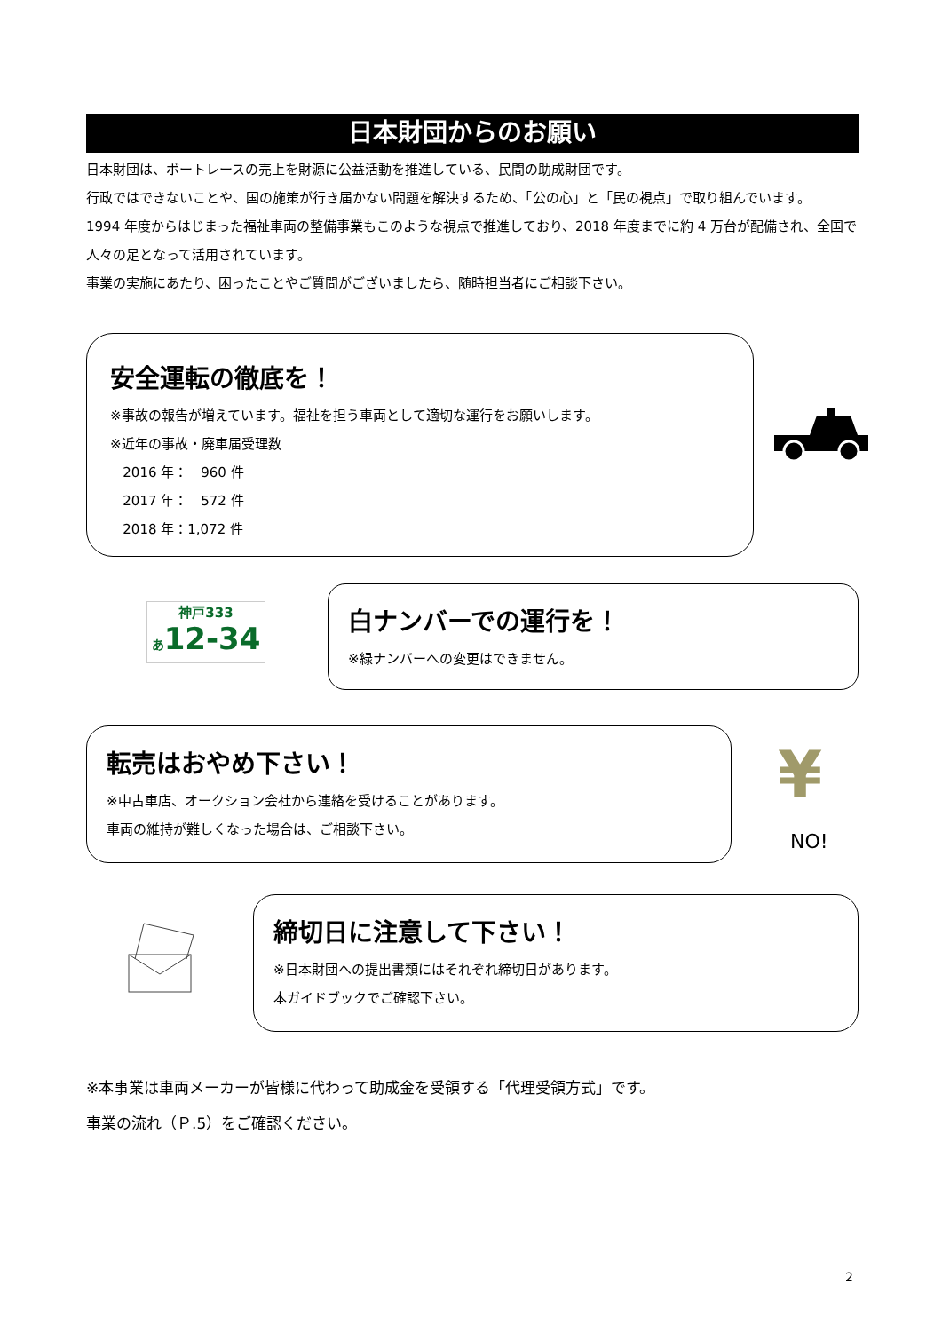日本財団からのお願い
日本財団は、ボートレースの売上を財源に公益活動を推進している、民間の助成財団です。
行政ではできないことや、国の施策が行き届かない問題を解決するため、「公の心」と「民の視点」で取り組んでいます。
1994 年度からはじまった福祉車両の整備事業もこのような視点で推進しており、2018 年度までに約 4 万台が配備され、全国で人々の足となって活用されています。
事業の実施にあたり、困ったことやご質問がございましたら、随時担当者にご相談下さい。
安全運転の徹底を！
※事故の報告が増えています。福祉を担う車両として適切な運行をお願いします。
※近年の事故・廃車届受理数
2016 年：　960 件
2017 年：　572 件
2018 年：1,072 件
神戸333
あ12-34
白ナンバーでの運行を！
※緑ナンバーへの変更はできません。
転売はおやめ下さい！
※中古車店、オークション会社から連絡を受けることがあります。
車両の維持が難しくなった場合は、ご相談下さい。
¥
NO!
締切日に注意して下さい！
※日本財団への提出書類にはそれぞれ締切日があります。
本ガイドブックでご確認下さい。
※本事業は車両メーカーが皆様に代わって助成金を受領する「代理受領方式」です。
事業の流れ（Ｐ.5）をご確認ください。
2